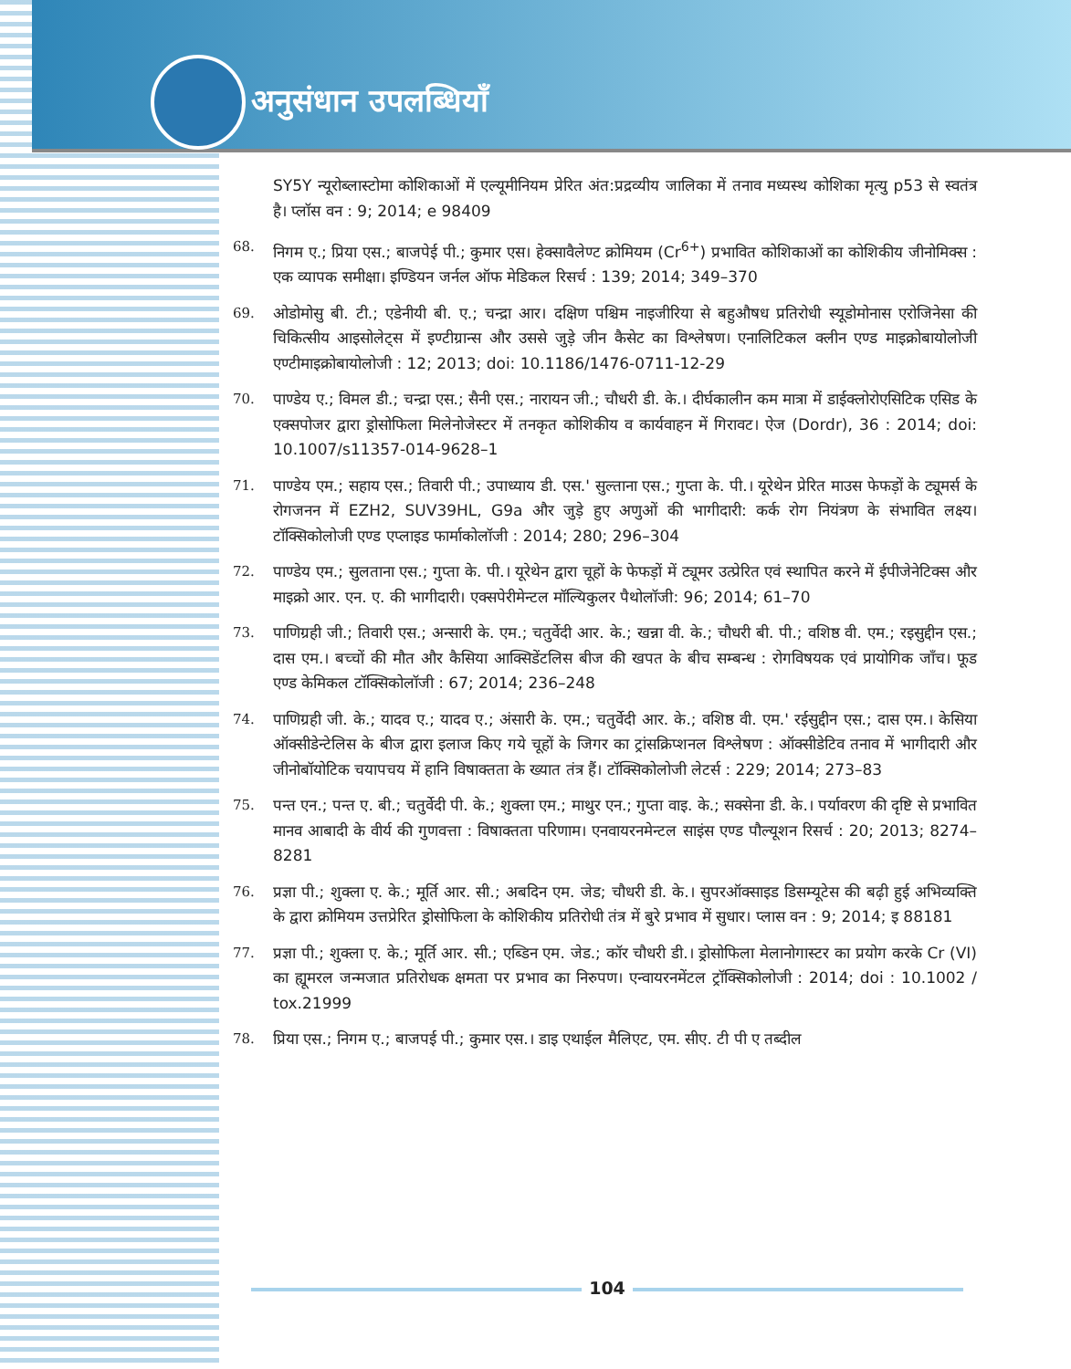अनुसंधान उपलब्धियाँ
SY5Y न्यूरोब्लास्टोमा कोशिकाओं में एल्यूमीनियम प्रेरित अंत:प्रद्रव्यीय जालिका में तनाव मध्यस्थ कोशिका मृत्यु p53 से स्वतंत्र है। प्लॉस वन : 9; 2014; e 98409
68. निगम ए.; प्रिया एस.; बाजपेई पी.; कुमार एस। हेक्सावैलेण्ट क्रोमियम (Cr<sup>6+</sup>) प्रभावित कोशिकाओं का कोशिकीय जीनोमिक्स : एक व्यापक समीक्षा। इण्डियन जर्नल ऑफ मेडिकल रिसर्च : 139; 2014; 349–370
69. ओडोमोसु बी. टी.; एडेनीयी बी. ए.; चन्द्रा आर। दक्षिण पश्चिम नाइजीरिया से बहुऔषध प्रतिरोधी स्यूडोमोनास एरोजिनेसा की चिकित्सीय आइसोलेट्स में इण्टीग्रान्स और उससे जुड़े जीन कैसेट का विश्लेषण। एनालिटिकल क्लीन एण्ड माइक्रोबायोलोजी एण्टीमाइक्रोबायोलोजी : 12; 2013; doi: 10.1186/1476-0711-12-29
70. पाण्डेय ए.; विमल डी.; चन्द्रा एस.; सैनी एस.; नारायन जी.; चौधरी डी. के.। दीर्घकालीन कम मात्रा में डाईक्लोरोएसिटिक एसिड के एक्सपोजर द्वारा ड्रोसोफिला मिलेनोजेस्टर में तनकृत कोशिकीय व कार्यवाहन में गिरावट। ऐज (Dordr), 36 : 2014; doi: 10.1007/s11357-014-9628–1
71. पाण्डेय एम.; सहाय एस.; तिवारी पी.; उपाध्याय डी. एस.' सुल्ताना एस.; गुप्ता के. पी.। यूरेथेन प्रेरित माउस फेफड़ों के ट्यूमर्स के रोगजनन में EZH2, SUV39HL, G9a और जुड़े हुए अणुओं की भागीदारी: कर्क रोग नियंत्रण के संभावित लक्ष्य। टॉक्सिकोलोजी एण्ड एप्लाइड फार्माकोलॉजी : 2014; 280; 296–304
72. पाण्डेय एम.; सुलताना एस.; गुप्ता के. पी.। यूरेथेन द्वारा चूहों के फेफड़ों में ट्यूमर उत्प्रेरित एवं स्थापित करने में ईपीजेनेटिक्स और माइक्रो आर. एन. ए. की भागीदारी। एक्सपेरीमेन्टल मॉल्यिकुलर पैथोलॉजी: 96; 2014; 61–70
73. पाणिग्रही जी.; तिवारी एस.; अन्सारी के. एम.; चतुर्वेदी आर. के.; खन्ना वी. के.; चौधरी बी. पी.; वशिष्ठ वी. एम.; रइसुद्दीन एस.; दास एम.। बच्चों की मौत और कैसिया आक्सिडेंटलिस बीज की खपत के बीच सम्बन्ध : रोगविषयक एवं प्रायोगिक जाँच। फूड एण्ड केमिकल टॉक्सिकोलॉजी : 67; 2014; 236–248
74. पाणिग्रही जी. के.; यादव ए.; यादव ए.; अंसारी के. एम.; चतुर्वेदी आर. के.; वशिष्ठ वी. एम.' रईसुद्दीन एस.; दास एम.। केसिया ऑक्सीडेन्टेलिस के बीज द्वारा इलाज किए गये चूहों के जिगर का ट्रांसक्रिप्शनल विश्लेषण : ऑक्सीडेटिव तनाव में भागीदारी और जीनोबॉयोटिक चयापचय में हानि विषाक्तता के ख्यात तंत्र हैं। टॉक्सिकोलोजी लेटर्स : 229; 2014; 273–83
75. पन्त एन.; पन्त ए. बी.; चतुर्वेदी पी. के.; शुक्ला एम.; माथुर एन.; गुप्ता वाइ. के.; सक्सेना डी. के.। पर्यावरण की दृष्टि से प्रभावित मानव आबादी के वीर्य की गुणवत्ता : विषाक्तता परिणाम। एनवायरनमेन्टल साइंस एण्ड पौल्यूशन रिसर्च : 20; 2013; 8274–8281
76. प्रज्ञा पी.; शुक्ला ए. के.; मूर्ति आर. सी.; अबदिन एम. जेड; चौधरी डी. के.। सुपरऑक्साइड डिसम्यूटेस की बढ़ी हुई अभिव्यक्ति के द्वारा क्रोमियम उत्तप्रेरित ड्रोसोफिला के कोशिकीय प्रतिरोधी तंत्र में बुरे प्रभाव में सुधार। प्लास वन : 9; 2014; इ 88181
77. प्रज्ञा पी.; शुक्ला ए. के.; मूर्ति आर. सी.; एब्डिन एम. जेड.; कॉर चौधरी डी.। ड्रोसोफिला मेलानोगास्टर का प्रयोग करके Cr (VI) का ह्यूमरल जन्मजात प्रतिरोधक क्षमता पर प्रभाव का निरुपण। एन्वायरनमेंटल ट्रॉक्सिकोलोजी : 2014; doi : 10.1002 / tox.21999
78. प्रिया एस.; निगम ए.; बाजपई पी.; कुमार एस.। डाइ एथाईल मैलिएट, एम. सीए. टी पी ए तब्दील
104